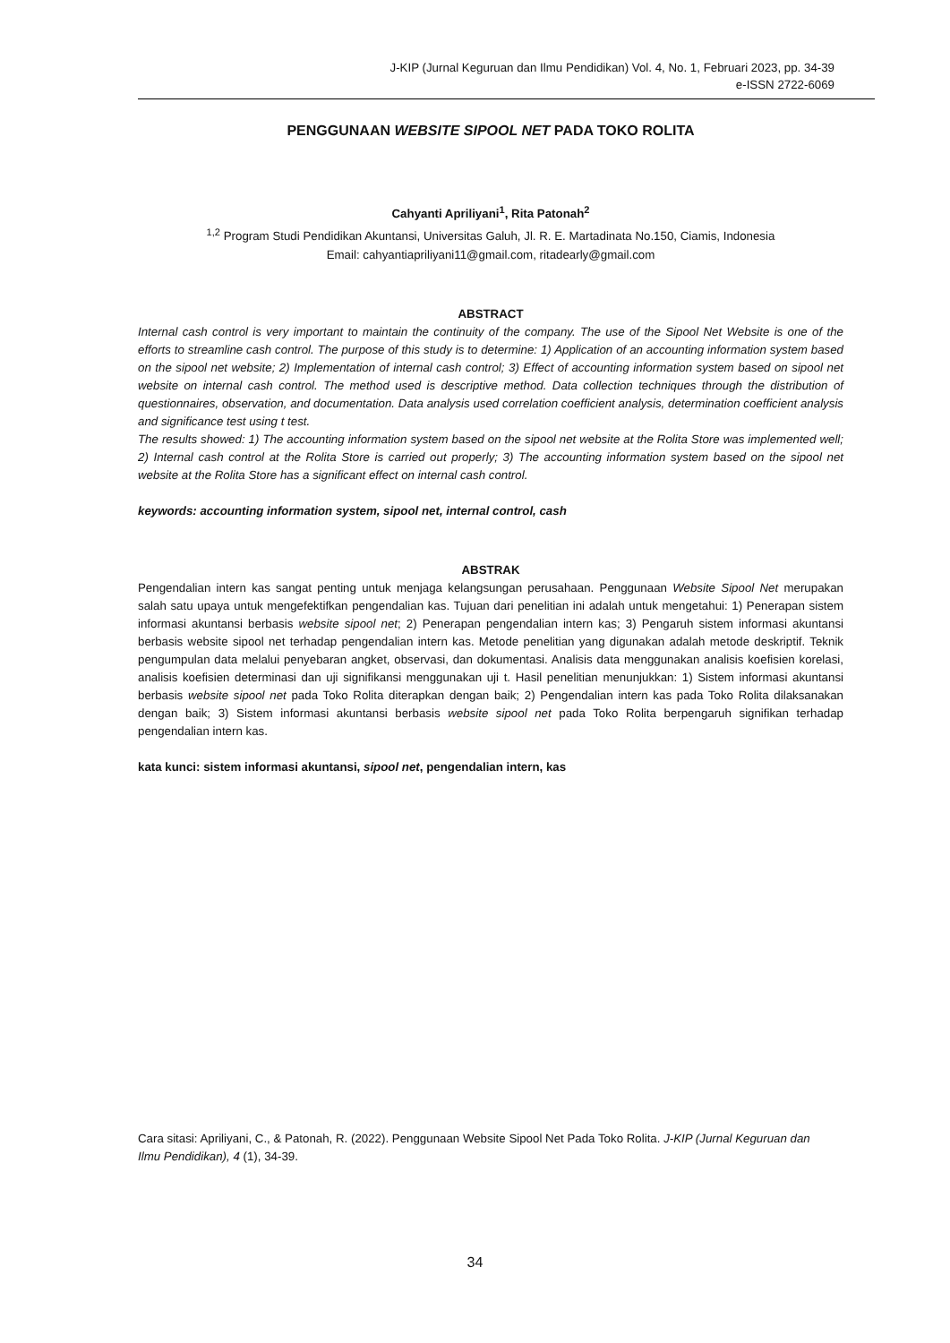J-KIP (Jurnal Keguruan dan Ilmu Pendidikan) Vol. 4, No. 1, Februari 2023, pp. 34-39
e-ISSN 2722-6069
PENGGUNAAN WEBSITE SIPOOL NET PADA TOKO ROLITA
Cahyanti Apriliyani<sup>1</sup>, Rita Patonah<sup>2</sup>
<sup>1,2</sup> Program Studi Pendidikan Akuntansi, Universitas Galuh, Jl. R. E. Martadinata No.150, Ciamis, Indonesia
Email: cahyantiapriliyani11@gmail.com, ritadearly@gmail.com
ABSTRACT
Internal cash control is very important to maintain the continuity of the company. The use of the Sipool Net Website is one of the efforts to streamline cash control. The purpose of this study is to determine: 1) Application of an accounting information system based on the sipool net website; 2) Implementation of internal cash control; 3) Effect of accounting information system based on sipool net website on internal cash control. The method used is descriptive method. Data collection techniques through the distribution of questionnaires, observation, and documentation. Data analysis used correlation coefficient analysis, determination coefficient analysis and significance test using t test.
The results showed: 1) The accounting information system based on the sipool net website at the Rolita Store was implemented well; 2) Internal cash control at the Rolita Store is carried out properly; 3) The accounting information system based on the sipool net website at the Rolita Store has a significant effect on internal cash control.
keywords: accounting information system, sipool net, internal control, cash
ABSTRAK
Pengendalian intern kas sangat penting untuk menjaga kelangsungan perusahaan. Penggunaan Website Sipool Net merupakan salah satu upaya untuk mengefektifkan pengendalian kas. Tujuan dari penelitian ini adalah untuk mengetahui: 1) Penerapan sistem informasi akuntansi berbasis website sipool net; 2) Penerapan pengendalian intern kas; 3) Pengaruh sistem informasi akuntansi berbasis website sipool net terhadap pengendalian intern kas. Metode penelitian yang digunakan adalah metode deskriptif. Teknik pengumpulan data melalui penyebaran angket, observasi, dan dokumentasi. Analisis data menggunakan analisis koefisien korelasi, analisis koefisien determinasi dan uji signifikansi menggunakan uji t. Hasil penelitian menunjukkan: 1) Sistem informasi akuntansi berbasis website sipool net pada Toko Rolita diterapkan dengan baik; 2) Pengendalian intern kas pada Toko Rolita dilaksanakan dengan baik; 3) Sistem informasi akuntansi berbasis website sipool net pada Toko Rolita berpengaruh signifikan terhadap pengendalian intern kas.
kata kunci: sistem informasi akuntansi, sipool net, pengendalian intern, kas
Cara sitasi: Apriliyani, C., & Patonah, R. (2022). Penggunaan Website Sipool Net Pada Toko Rolita. J-KIP (Jurnal Keguruan dan Ilmu Pendidikan), 4 (1), 34-39.
34